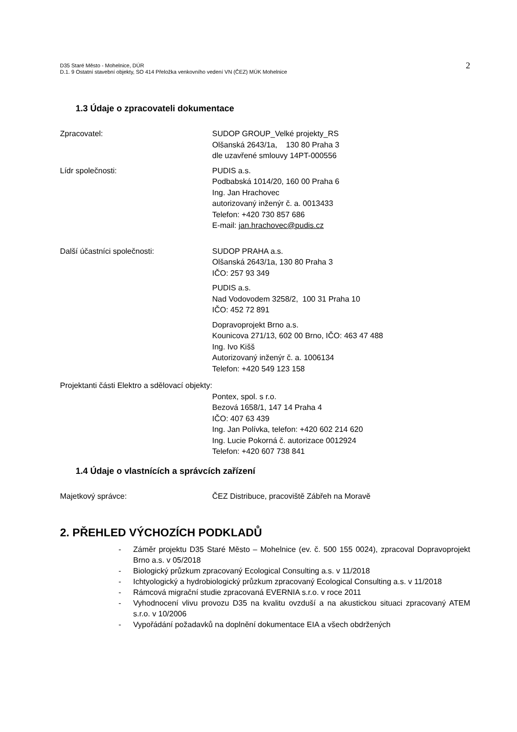D35 Staré Město - Mohelnice, DÚR
D.1. 9 Ostatní stavební objekty, SO 414 Přeložka venkovního vedení VN (ČEZ) MÚK Mohelnice
2
1.3 Údaje o zpracovateli dokumentace
Zpracovatel: SUDOP GROUP_Velké projekty_RS
Olšanská 2643/1a, 130 80 Praha 3
dle uzavřené smlouvy 14PT-000556
Lídr společnosti: PUDIS a.s.
Podbabská 1014/20, 160 00 Praha 6
Ing. Jan Hrachovec
autorizovaný inženýr č. a. 0013433
Telefon: +420 730 857 686
E-mail: jan.hrachovec@pudis.cz
Další účastníci společnosti: SUDOP PRAHA a.s.
Olšanská 2643/1a, 130 80 Praha 3
IČO: 257 93 349
PUDIS a.s.
Nad Vodovodem 3258/2, 100 31 Praha 10
IČO: 452 72 891
Dopravoprojekt Brno a.s.
Kounicova 271/13, 602 00 Brno, IČO: 463 47 488
Ing. Ivo Kišš
Autorizovaný inženýr č. a. 1006134
Telefon: +420 549 123 158
Projektanti části Elektro a sdělovací objekty:
Pontex, spol. s r.o.
Bezová 1658/1, 147 14 Praha 4
IČO: 407 63 439
Ing. Jan Polívka, telefon: +420 602 214 620
Ing. Lucie Pokorná č. autorizace 0012924
Telefon: +420 607 738 841
1.4 Údaje o vlastnících a správcích zařízení
Majetkový správce: ČEZ Distribuce, pracoviště Zábřeh na Moravě
2. PŘEHLED VÝCHOZÍCH PODKLADŮ
- Záměr projektu D35 Staré Město – Mohelnice (ev. č. 500 155 0024), zpracoval Dopravoprojekt Brno a.s. v 05/2018
- Biologický průzkum zpracovaný Ecological Consulting a.s. v 11/2018
- Ichtyologický a hydrobiologický průzkum zpracovaný Ecological Consulting a.s. v 11/2018
- Rámcová migrační studie zpracovaná EVERNIA s.r.o. v roce 2011
- Vyhodnocení vlivu provozu D35 na kvalitu ovzduší a na akustickou situaci zpracovaný ATEM s.r.o. v 10/2006
- Vypořádání požadavků na doplnění dokumentace EIA a všech obdržených